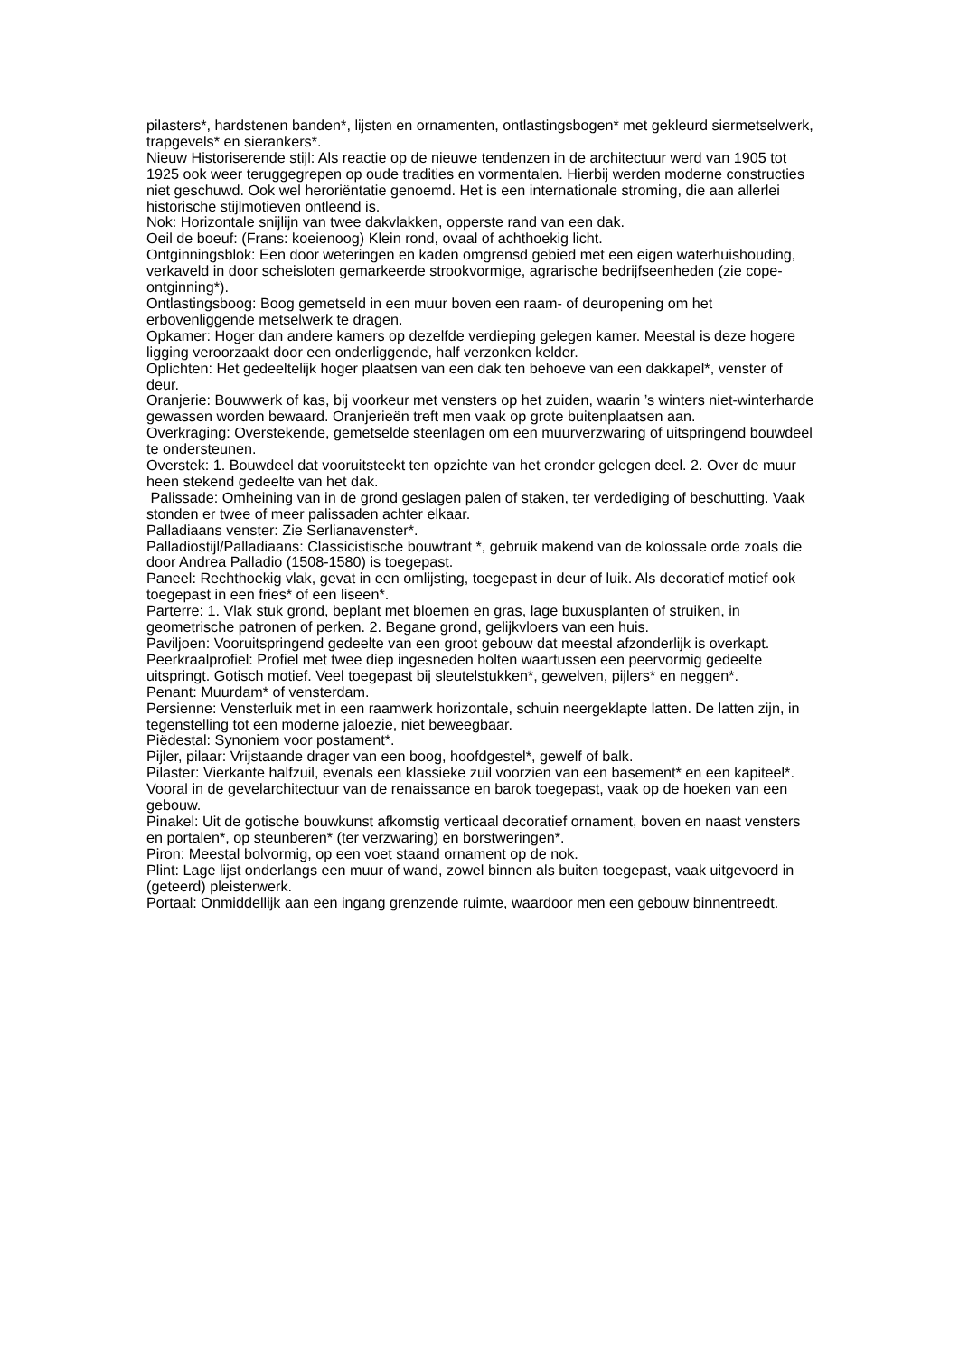pilasters*, hardstenen banden*, lijsten en ornamenten, ontlastingsbogen* met gekleurd siermetselwerk, trapgevels* en sierankers*.
Nieuw Historiserende stijl: Als reactie op de nieuwe tendenzen in de architectuur werd van 1905 tot 1925 ook weer teruggegrepen op oude tradities en vormentalen. Hierbij werden moderne constructies niet geschuwd. Ook wel heroriëntatie genoemd. Het is een internationale stroming, die aan allerlei historische stijlmotieven ontleend is.
Nok: Horizontale snijlijn van twee dakvlakken, opperste rand van een dak.
Oeil de boeuf: (Frans: koeienoog) Klein rond, ovaal of achthoekig licht.
Ontginningsblok: Een door weteringen en kaden omgrensd gebied met een eigen waterhuishouding, verkaveld in door scheisloten gemarkeerde strookvormige, agrarische bedrijfseenheden (zie cope-ontginning*).
Ontlastingsboog: Boog gemetseld in een muur boven een raam- of deuropening om het erbovenliggende metselwerk te dragen.
Opkamer: Hoger dan andere kamers op dezelfde verdieping gelegen kamer. Meestal is deze hogere ligging veroorzaakt door een onderliggende, half verzonken kelder.
Oplichten: Het gedeeltelijk hoger plaatsen van een dak ten behoeve van een dakkapel*, venster of deur.
Oranjerie: Bouwwerk of kas, bij voorkeur met vensters op het zuiden, waarin ’s winters niet-winterharde gewassen worden bewaard. Oranjerieën treft men vaak op grote buitenplaatsen aan.
Overkraging: Overstekende, gemetselde steenlagen om een muurverzwaring of uitspringend bouwdeel te ondersteunen.
Overstek: 1. Bouwdeel dat vooruitsteekt ten opzichte van het eronder gelegen deel. 2. Over de muur heen stekend gedeelte van het dak.
Palissade: Omheining van in de grond geslagen palen of staken, ter verdediging of beschutting. Vaak stonden er twee of meer palissaden achter elkaar.
Palladiaans venster: Zie Serlianavenster*.
Palladiostijl/Palladiaans: Classicistische bouwtrant *, gebruik makend van de kolossale orde zoals die door Andrea Palladio (1508-1580) is toegepast.
Paneel: Rechthoekig vlak, gevat in een omlijsting, toegepast in deur of luik. Als decoratief motief ook toegepast in een fries* of een liseen*.
Parterre: 1. Vlak stuk grond, beplant met bloemen en gras, lage buxusplanten of struiken, in geometrische patronen of perken. 2. Begane grond, gelijkvloers van een huis.
Paviljoen: Vooruitspringend gedeelte van een groot gebouw dat meestal afzonderlijk is overkapt.
Peerkraalprofiel: Profiel met twee diep ingesneden holten waartussen een peervormig gedeelte uitspringt. Gotisch motief. Veel toegepast bij sleutelstukken*, gewelven, pijlers* en neggen*.
Penant: Muurdam* of vensterdam.
Persienne: Vensterluik met in een raamwerk horizontale, schuin neergeklapte latten. De latten zijn, in tegenstelling tot een moderne jaloezie, niet beweegbaar.
Piëdestal: Synoniem voor postament*.
Pijler, pilaar: Vrijstaande drager van een boog, hoofdgestel*, gewelf of balk.
Pilaster: Vierkante halfzuil, evenals een klassieke zuil voorzien van een basement* en een kapiteel*. Vooral in de gevelarchitectuur van de renaissance en barok toegepast, vaak op de hoeken van een gebouw.
Pinakel: Uit de gotische bouwkunst afkomstig verticaal decoratief ornament, boven en naast vensters en portalen*, op steunberen* (ter verzwaring) en borstweringen*.
Piron: Meestal bolvormig, op een voet staand ornament op de nok.
Plint: Lage lijst onderlangs een muur of wand, zowel binnen als buiten toegepast, vaak uitgevoerd in (geteerd) pleisterwerk.
Portaal: Onmiddellijk aan een ingang grenzende ruimte, waardoor men een gebouw binnentreedt.